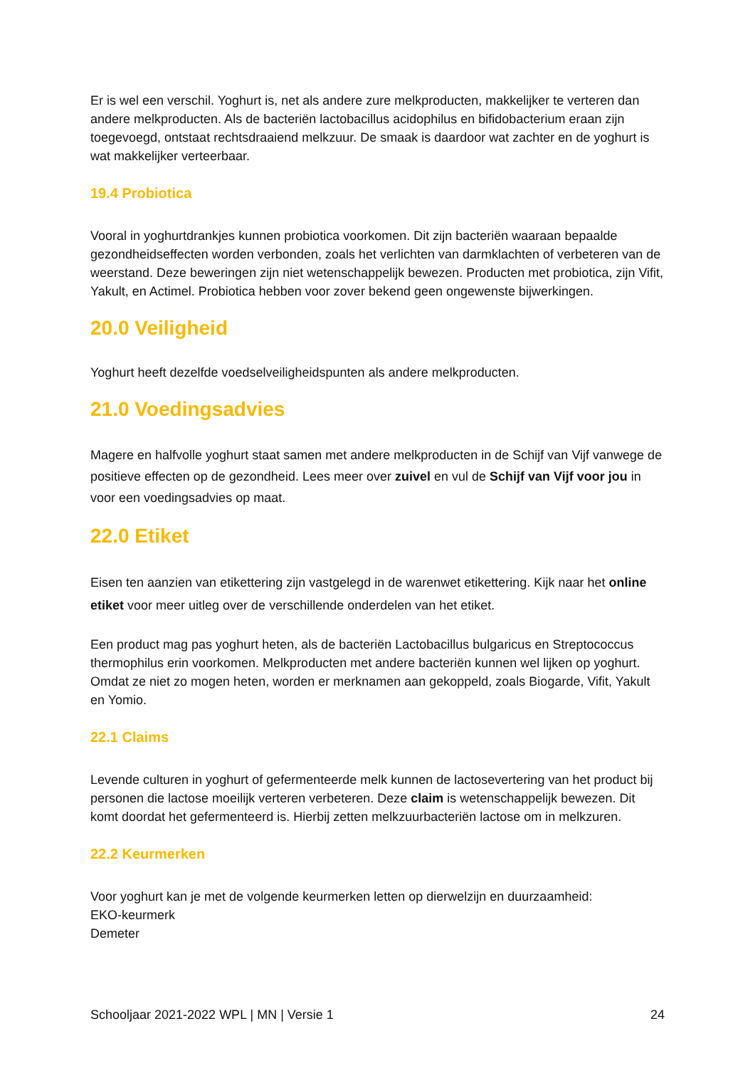Er is wel een verschil. Yoghurt is, net als andere zure melkproducten, makkelijker te verteren dan andere melkproducten. Als de bacteriën lactobacillus acidophilus en bifidobacterium eraan zijn toegevoegd, ontstaat rechtsdraaiend melkzuur. De smaak is daardoor wat zachter en de yoghurt is wat makkelijker verteerbaar.
19.4 Probiotica
Vooral in yoghurtdrankjes kunnen probiotica voorkomen. Dit zijn bacteriën waaraan bepaalde gezondheidseffecten worden verbonden, zoals het verlichten van darmklachten of verbeteren van de weerstand. Deze beweringen zijn niet wetenschappelijk bewezen. Producten met probiotica, zijn Vifit, Yakult, en Actimel. Probiotica hebben voor zover bekend geen ongewenste bijwerkingen.
20.0 Veiligheid
Yoghurt heeft dezelfde voedselveiligheidspunten als andere melkproducten.
21.0 Voedingsadvies
Magere en halfvolle yoghurt staat samen met andere melkproducten in de Schijf van Vijf vanwege de positieve effecten op de gezondheid. Lees meer over zuivel en vul de Schijf van Vijf voor jou in voor een voedingsadvies op maat.
22.0 Etiket
Eisen ten aanzien van etikettering zijn vastgelegd in de warenwet etikettering. Kijk naar het online etiket voor meer uitleg over de verschillende onderdelen van het etiket.
Een product mag pas yoghurt heten, als de bacteriën Lactobacillus bulgaricus en Streptococcus thermophilus erin voorkomen. Melkproducten met andere bacteriën kunnen wel lijken op yoghurt. Omdat ze niet zo mogen heten, worden er merknamen aan gekoppeld, zoals Biogarde, Vifit, Yakult en Yomio.
22.1 Claims
Levende culturen in yoghurt of gefermenteerde melk kunnen de lactosevertering van het product bij personen die lactose moeilijk verteren verbeteren. Deze claim is wetenschappelijk bewezen. Dit komt doordat het gefermenteerd is. Hierbij zetten melkzuurbacteriën lactose om in melkzuren.
22.2 Keurmerken
Voor yoghurt kan je met de volgende keurmerken letten op dierwelzijn en duurzaamheid:
EKO-keurmerk
Demeter
Schooljaar 2021-2022 WPL | MN | Versie 1 24